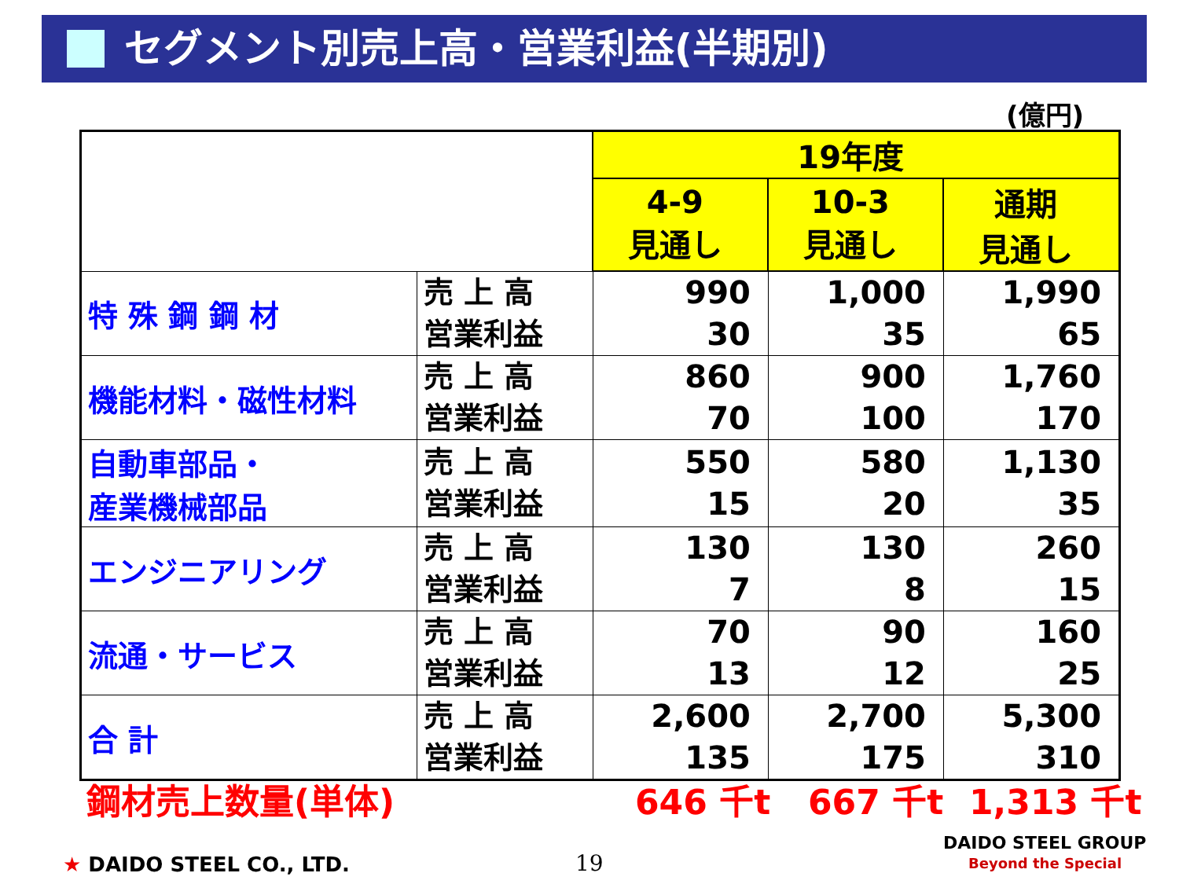セグメント別売上高・営業利益(半期別)
(億円)
| | | 19年度 | | |
| | | 4-9 見通し | 10-3 見通し | 通期 見通し |
| 特 殊 鋼 鋼 材 | 売 上 高 営業利益 | 990 30 | 1,000 35 | 1,990 65 |
| 機能材料・磁性材料 | 売 上 高 営業利益 | 860 70 | 900 100 | 1,760 170 |
| 自動車部品・ 産業機械部品 | 売 上 高 営業利益 | 550 15 | 580 20 | 1,130 35 |
| エンジニアリング | 売 上 高 営業利益 | 130 7 | 130 8 | 260 15 |
| 流通・サービス | 売 上 高 営業利益 | 70 13 | 90 12 | 160 25 |
| 合 計 | 売 上 高 営業利益 | 2,600 135 | 2,700 175 | 5,300 310 |
鋼材売上数量(単体) 646 千t 667 千t 1,313 千t
★ DAIDO STEEL CO., LTD. 19
DAIDO STEEL GROUP
Beyond the Special